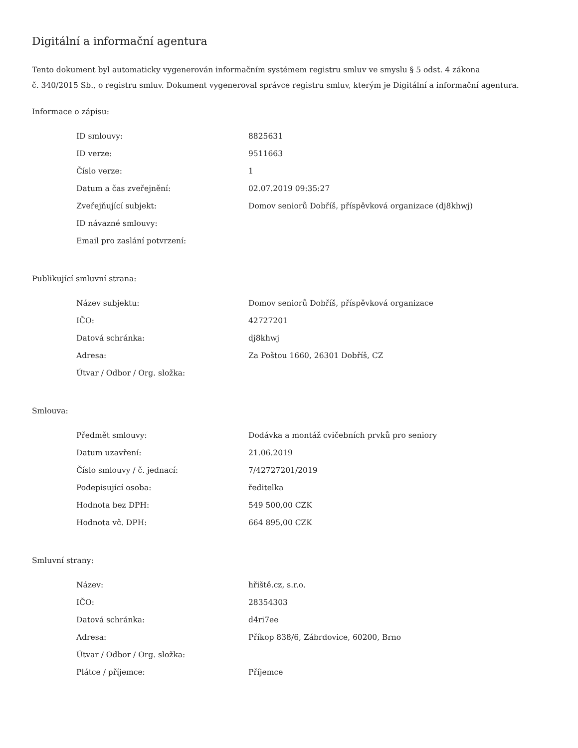Digitální a informační agentura
Tento dokument byl automaticky vygenerován informačním systémem registru smluv ve smyslu § 5 odst. 4 zákona
č. 340/2015 Sb., o registru smluv. Dokument vygeneroval správce registru smluv, kterým je Digitální a informační agentura.
Informace o zápisu:
| ID smlouvy: | 8825631 |
| ID verze: | 9511663 |
| Číslo verze: | 1 |
| Datum a čas zveřejnění: | 02.07.2019 09:35:27 |
| Zveřejňující subjekt: | Domov seniorů Dobříš, příspěvková organizace (dj8khwj) |
| ID návazné smlouvy: | |
| Email pro zaslání potvrzení: | |
Publikující smluvní strana:
| Název subjektu: | Domov seniorů Dobříš, příspěvková organizace |
| IČO: | 42727201 |
| Datová schránka: | dj8khwj |
| Adresa: | Za Poštou 1660, 26301 Dobříš, CZ |
| Útvar / Odbor / Org. složka: | |
Smlouva:
| Předmět smlouvy: | Dodávka a montáž cvičebních prvků pro seniory |
| Datum uzavření: | 21.06.2019 |
| Číslo smlouvy / č. jednací: | 7/42727201/2019 |
| Podepisující osoba: | ředitelka |
| Hodnota bez DPH: | 549 500,00 CZK |
| Hodnota vč. DPH: | 664 895,00 CZK |
Smluvní strany:
| Název: | hřiště.cz, s.r.o. |
| IČO: | 28354303 |
| Datová schránka: | d4ri7ee |
| Adresa: | Příkop 838/6, Zábrdovice, 60200, Brno |
| Útvar / Odbor / Org. složka: | |
| Plátce / příjemce: | Příjemce |